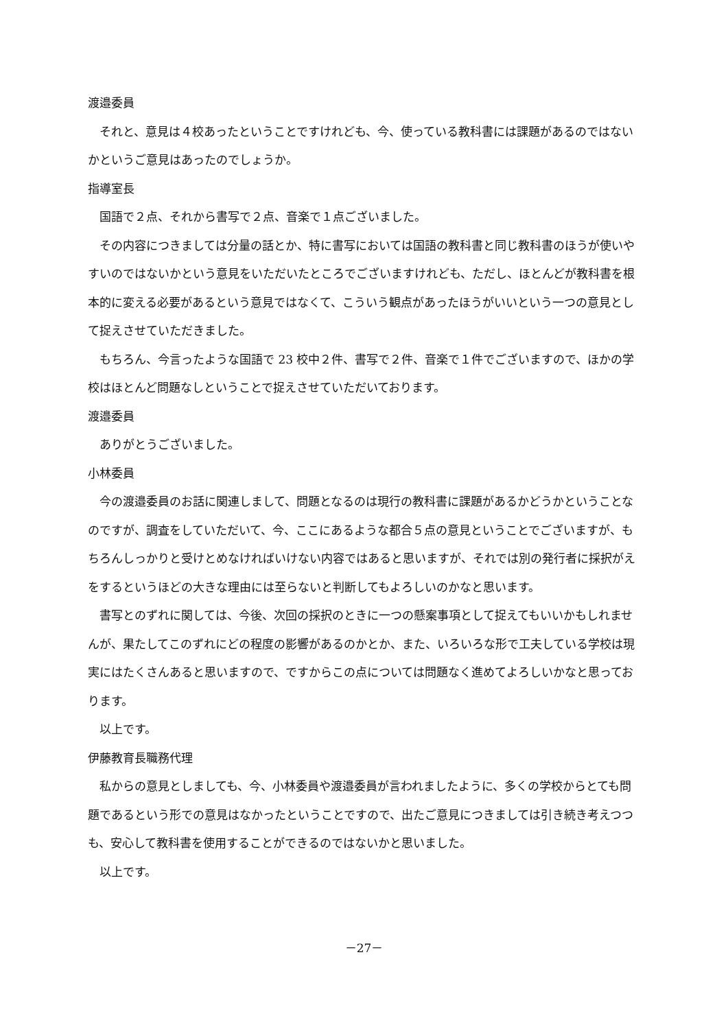渡邉委員
それと、意見は４校あったということですけれども、今、使っている教科書には課題があるのではないかというご意見はあったのでしょうか。
指導室長
国語で２点、それから書写で２点、音楽で１点ございました。
その内容につきましては分量の話とか、特に書写においては国語の教科書と同じ教科書のほうが使いやすいのではないかという意見をいただいたところでございますけれども、ただし、ほとんどが教科書を根本的に変える必要があるという意見ではなくて、こういう観点があったほうがいいという一つの意見として捉えさせていただきました。
もちろん、今言ったような国語で 23 校中２件、書写で２件、音楽で１件でございますので、ほかの学校はほとんど問題なしということで捉えさせていただいております。
渡邉委員
ありがとうございました。
小林委員
今の渡邉委員のお話に関連しまして、問題となるのは現行の教科書に課題があるかどうかということなのですが、調査をしていただいて、今、ここにあるような都合５点の意見ということでございますが、もちろんしっかりと受けとめなければいけない内容ではあると思いますが、それでは別の発行者に採択がえをするというほどの大きな理由には至らないと判断してもよろしいのかなと思います。
書写とのずれに関しては、今後、次回の採択のときに一つの懸案事項として捉えてもいいかもしれませんが、果たしてこのずれにどの程度の影響があるのかとか、また、いろいろな形で工夫している学校は現実にはたくさんあると思いますので、ですからこの点については問題なく進めてよろしいかなと思っております。
以上です。
伊藤教育長職務代理
私からの意見としましても、今、小林委員や渡邉委員が言われましたように、多くの学校からとても問題であるという形での意見はなかったということですので、出たご意見につきましては引き続き考えつつも、安心して教科書を使用することができるのではないかと思いました。
以上です。
－27－